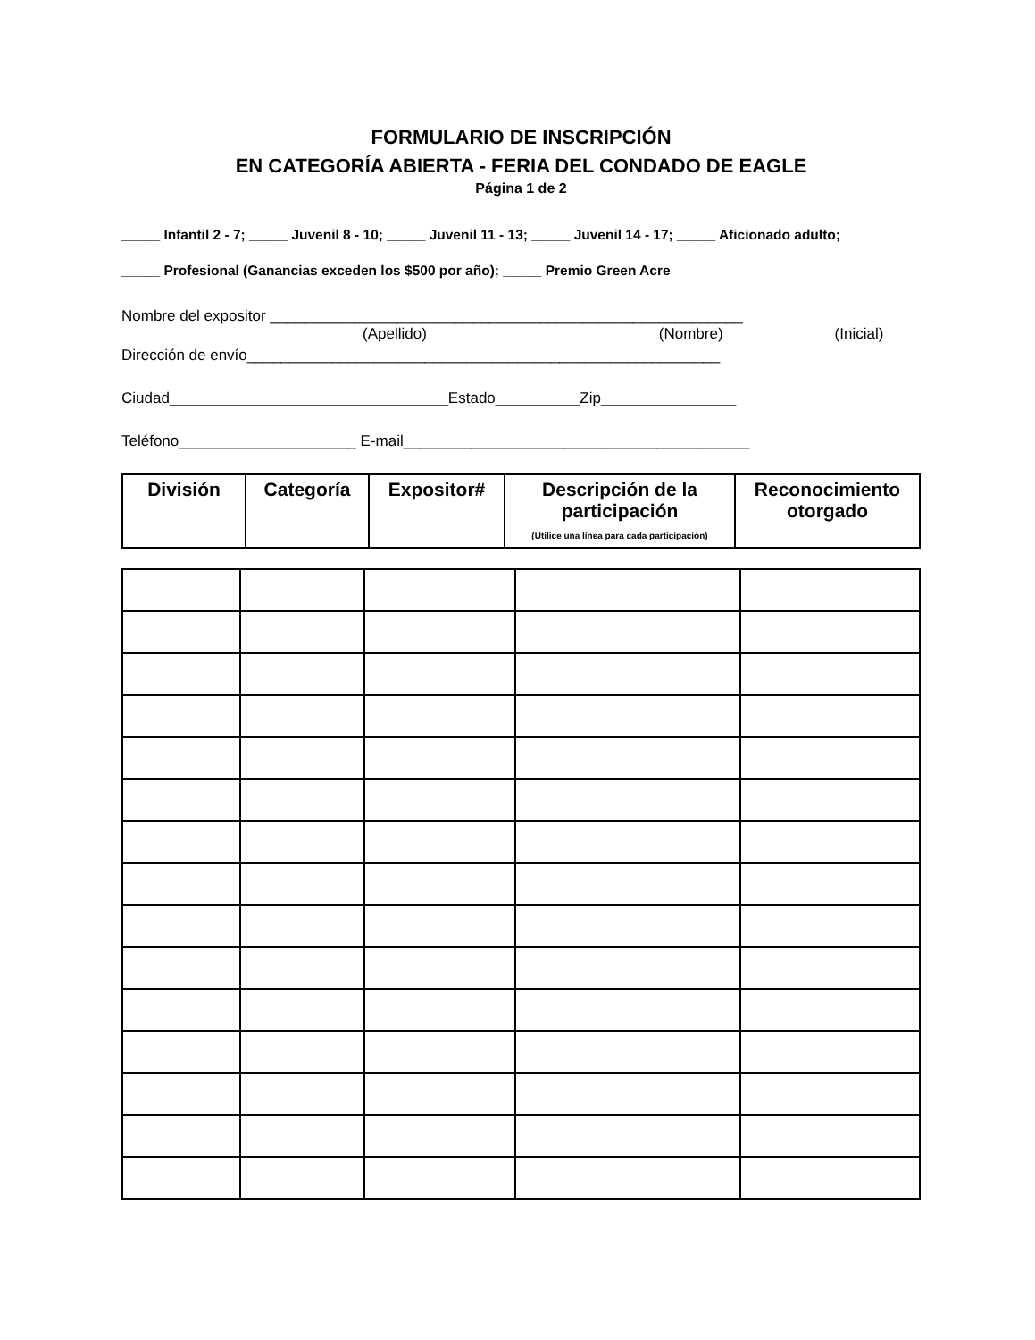FORMULARIO DE INSCRIPCIÓN
EN CATEGORÍA ABIERTA - FERIA DEL CONDADO DE EAGLE
Página 1 de 2
_____ Infantil 2 - 7; _____ Juvenil 8 - 10; _____ Juvenil 11 - 13; _____ Juvenil 14 - 17; _____ Aficionado adulto;
_____ Profesional (Ganancias exceden los $500 por año); _____ Premio Green Acre
Nombre del expositor ________________________________________________________
(Apellido) (Nombre) (Inicial)
Dirección de envío________________________________________________________
Ciudad_________________________________Estado__________Zip________________
Teléfono_____________________ E-mail_________________________________________
| División | Categoría | Expositor# | Descripción de la participación (Utilice una línea para cada participación) | Reconocimiento otorgado |